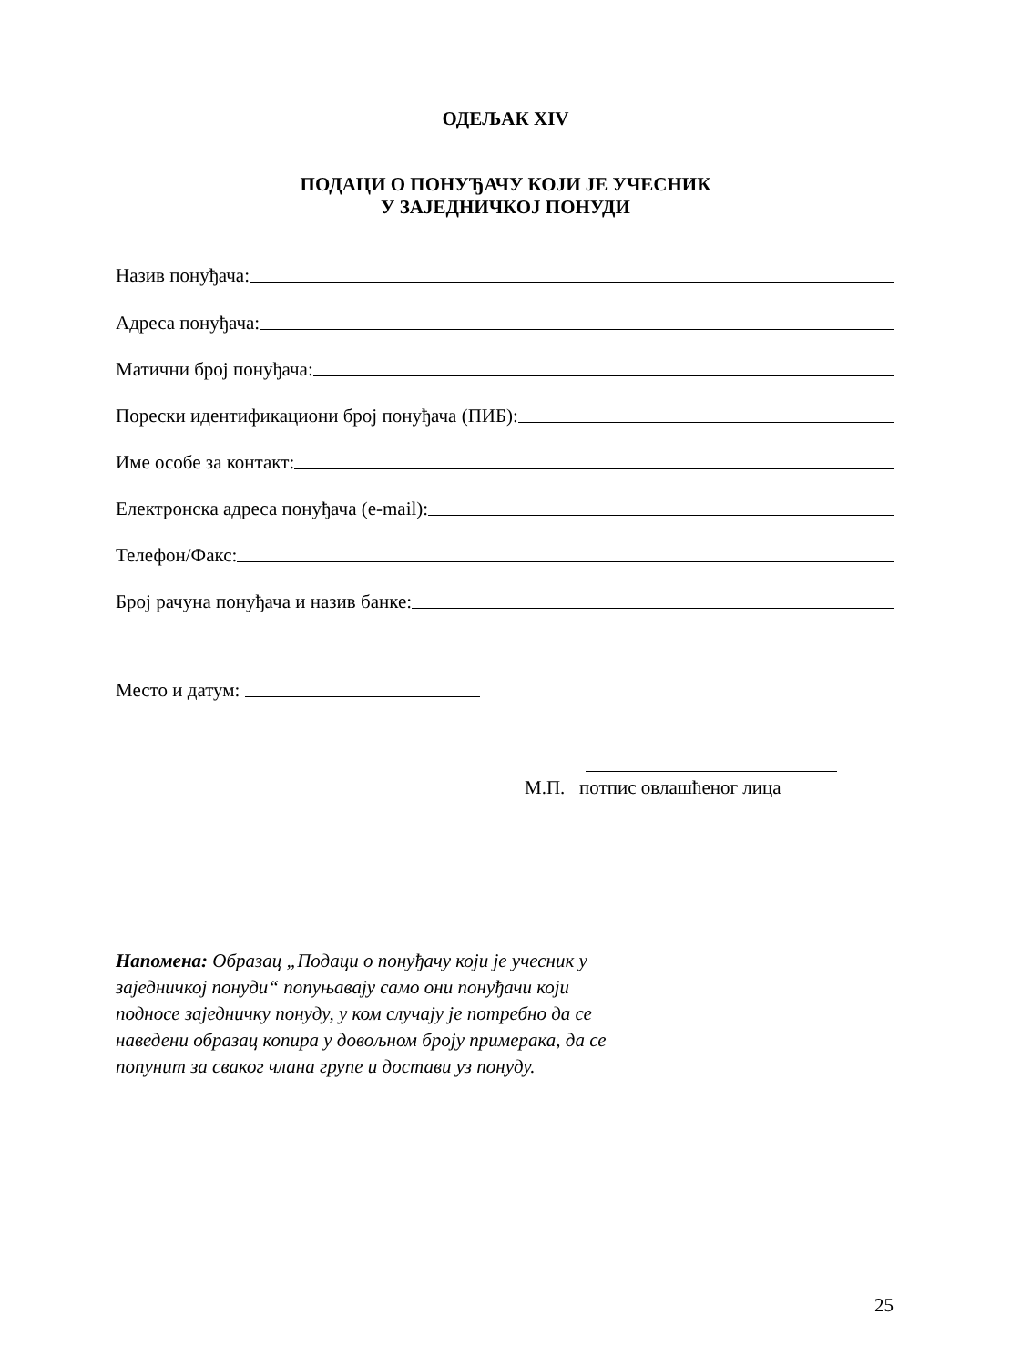ОДЕЉАК XIV
ПОДАЦИ О ПОНУЂАЧУ КОЈИ ЈЕ УЧЕСНИК
У ЗАЈЕДНИЧКОЈ ПОНУДИ
Назив понуђача:
Адреса понуђача:
Матични број понуђача:
Порески идентификациони број понуђача (ПИБ):
Име особе за контакт:
Електронска адреса понуђача (e-mail):
Телефон/Факс:
Број рачуна понуђача и назив банке:
Место и датум:
М.П. потпис овлашћеног лица
Напомена: Образац „Подаци о понуђачу који је учесник у заједничкој понуди“ попуњавају само они понуђачи који подносе заједничку понуду, у ком случају је потребно да се наведени образац копира у довољном броју примерака, да се попунит за сваког члана групе и достави уз понуду.
25